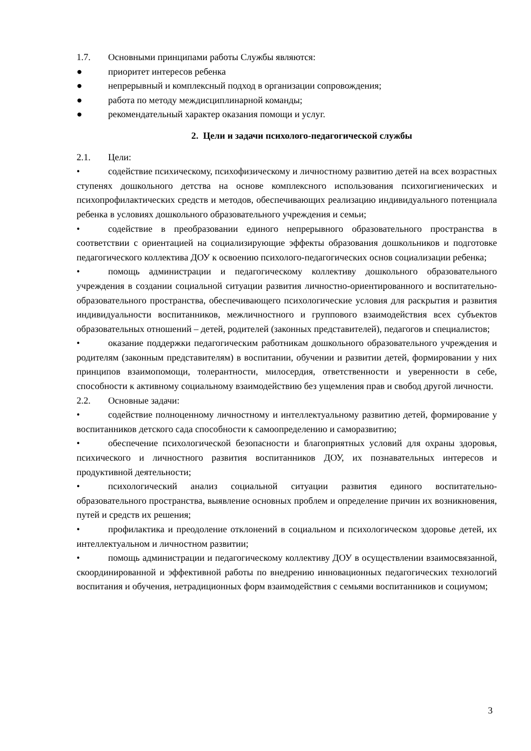1.7. Основными принципами работы Службы являются:
● приоритет интересов ребенка
● непрерывный и комплексный подход в организации сопровождения;
● работа по методу междисциплинарной команды;
● рекомендательный характер оказания помощи и услуг.
2. Цели и задачи психолого-педагогической службы
2.1. Цели:
• содействие психическому, психофизическому и личностному развитию детей на всех возрастных ступенях дошкольного детства на основе комплексного использования психогигиенических и психопрофилактических средств и методов, обеспечивающих реализацию индивидуального потенциала ребенка в условиях дошкольного образовательного учреждения и семьи;
• содействие в преобразовании единого непрерывного образовательного пространства в соответствии с ориентацией на социализирующие эффекты образования дошкольников и подготовке педагогического коллектива ДОУ к освоению психолого-педагогических основ социализации ребенка;
• помощь администрации и педагогическому коллективу дошкольного образовательного учреждения в создании социальной ситуации развития личностно-ориентированного и воспитательно-образовательного пространства, обеспечивающего психологические условия для раскрытия и развития индивидуальности воспитанников, межличностного и группового взаимодействия всех субъектов образовательных отношений – детей, родителей (законных представителей), педагогов и специалистов;
• оказание поддержки педагогическим работникам дошкольного образовательного учреждения и родителям (законным представителям) в воспитании, обучении и развитии детей, формировании у них принципов взаимопомощи, толерантности, милосердия, ответственности и уверенности в себе, способности к активному социальному взаимодействию без ущемления прав и свобод другой личности.
2.2. Основные задачи:
• содействие полноценному личностному и интеллектуальному развитию детей, формирование у воспитанников детского сада способности к самоопределению и саморазвитию;
• обеспечение психологической безопасности и благоприятных условий для охраны здоровья, психического и личностного развития воспитанников ДОУ, их познавательных интересов и продуктивной деятельности;
• психологический анализ социальной ситуации развития единого воспитательно-образовательного пространства, выявление основных проблем и определение причин их возникновения, путей и средств их решения;
• профилактика и преодоление отклонений в социальном и психологическом здоровье детей, их интеллектуальном и личностном развитии;
• помощь администрации и педагогическому коллективу ДОУ в осуществлении взаимосвязанной, скоординированной и эффективной работы по внедрению инновационных педагогических технологий воспитания и обучения, нетрадиционных форм взаимодействия с семьями воспитанников и социумом;
3